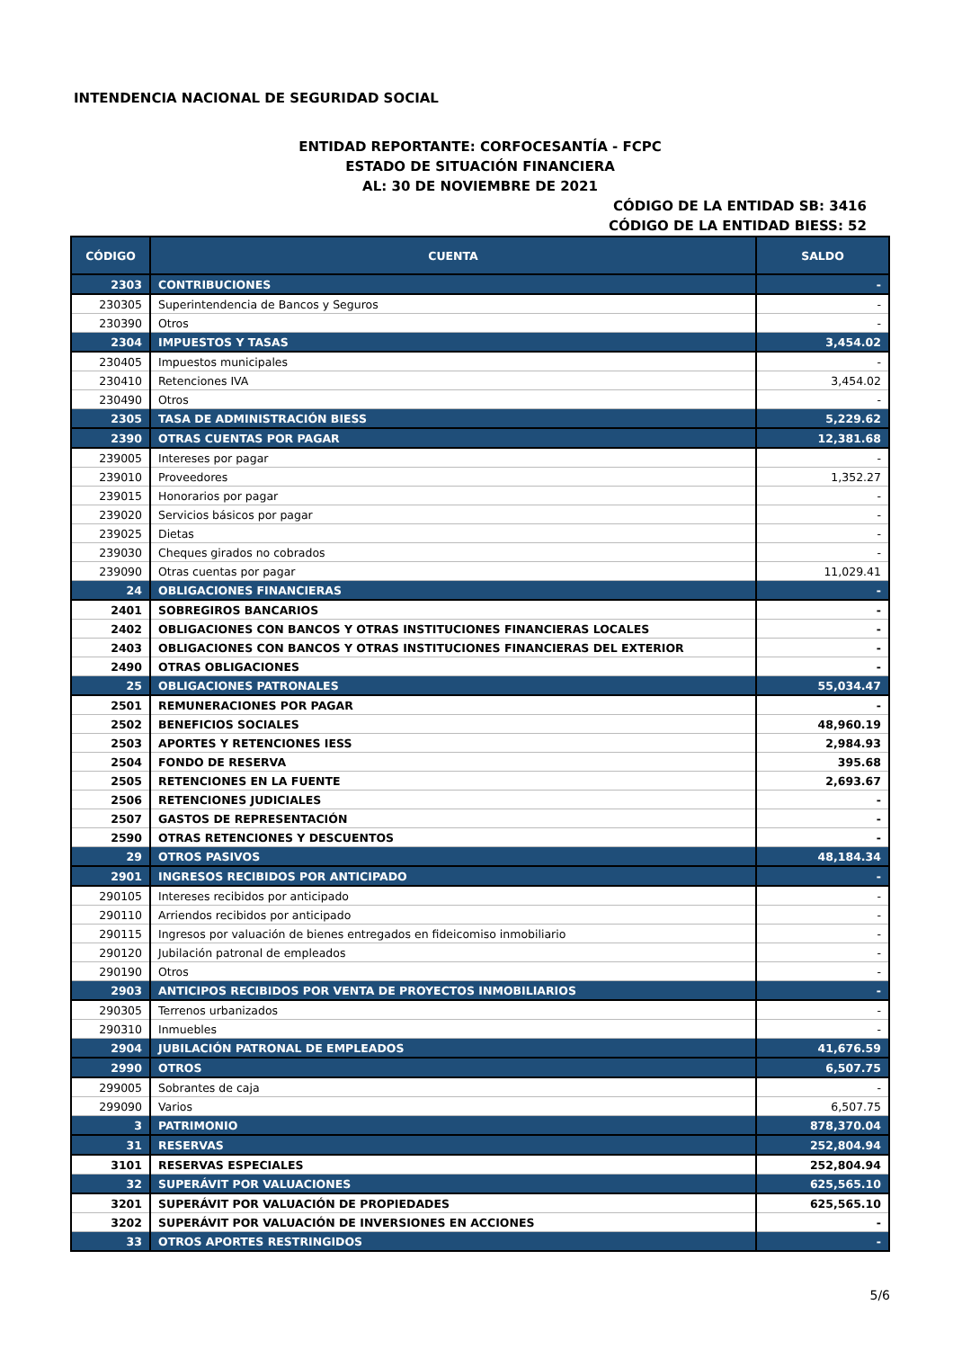INTENDENCIA NACIONAL DE SEGURIDAD SOCIAL
ENTIDAD REPORTANTE: CORFOCESANTÍA - FCPC
ESTADO DE SITUACIÓN FINANCIERA
AL: 30 DE NOVIEMBRE DE 2021
CÓDIGO DE LA ENTIDAD SB: 3416
CÓDIGO DE LA ENTIDAD BIESS: 52
| CÓDIGO | CUENTA | SALDO |
| --- | --- | --- |
| 2303 | CONTRIBUCIONES | - |
| 230305 | Superintendencia de Bancos y Seguros | - |
| 230390 | Otros | - |
| 2304 | IMPUESTOS Y TASAS | 3,454.02 |
| 230405 | Impuestos municipales | - |
| 230410 | Retenciones IVA | 3,454.02 |
| 230490 | Otros | - |
| 2305 | TASA DE ADMINISTRACIÓN BIESS | 5,229.62 |
| 2390 | OTRAS CUENTAS POR PAGAR | 12,381.68 |
| 239005 | Intereses por pagar | - |
| 239010 | Proveedores | 1,352.27 |
| 239015 | Honorarios por pagar | - |
| 239020 | Servicios básicos por pagar | - |
| 239025 | Dietas | - |
| 239030 | Cheques girados no cobrados | - |
| 239090 | Otras cuentas por pagar | 11,029.41 |
| 24 | OBLIGACIONES FINANCIERAS | - |
| 2401 | SOBREGIROS BANCARIOS | - |
| 2402 | OBLIGACIONES CON BANCOS Y OTRAS INSTITUCIONES FINANCIERAS LOCALES | - |
| 2403 | OBLIGACIONES CON BANCOS Y OTRAS INSTITUCIONES FINANCIERAS DEL EXTERIOR | - |
| 2490 | OTRAS OBLIGACIONES | - |
| 25 | OBLIGACIONES PATRONALES | 55,034.47 |
| 2501 | REMUNERACIONES POR PAGAR | - |
| 2502 | BENEFICIOS SOCIALES | 48,960.19 |
| 2503 | APORTES Y RETENCIONES IESS | 2,984.93 |
| 2504 | FONDO DE RESERVA | 395.68 |
| 2505 | RETENCIONES EN LA FUENTE | 2,693.67 |
| 2506 | RETENCIONES JUDICIALES | - |
| 2507 | GASTOS DE REPRESENTACIÓN | - |
| 2590 | OTRAS RETENCIONES Y DESCUENTOS | - |
| 29 | OTROS PASIVOS | 48,184.34 |
| 2901 | INGRESOS RECIBIDOS POR ANTICIPADO | - |
| 290105 | Intereses recibidos por anticipado | - |
| 290110 | Arriendos recibidos por anticipado | - |
| 290115 | Ingresos por valuación de bienes entregados en fideicomiso inmobiliario | - |
| 290120 | Jubilación patronal de empleados | - |
| 290190 | Otros | - |
| 2903 | ANTICIPOS RECIBIDOS POR VENTA DE PROYECTOS INMOBILIARIOS | - |
| 290305 | Terrenos urbanizados | - |
| 290310 | Inmuebles | - |
| 2904 | JUBILACIÓN PATRONAL DE EMPLEADOS | 41,676.59 |
| 2990 | OTROS | 6,507.75 |
| 299005 | Sobrantes de caja | - |
| 299090 | Varios | 6,507.75 |
| 3 | PATRIMONIO | 878,370.04 |
| 31 | RESERVAS | 252,804.94 |
| 3101 | RESERVAS ESPECIALES | 252,804.94 |
| 32 | SUPERÁVIT POR VALUACIONES | 625,565.10 |
| 3201 | SUPERÁVIT POR VALUACIÓN DE PROPIEDADES | 625,565.10 |
| 3202 | SUPERÁVIT POR VALUACIÓN DE INVERSIONES EN ACCIONES | - |
| 33 | OTROS APORTES RESTRINGIDOS | - |
5/6